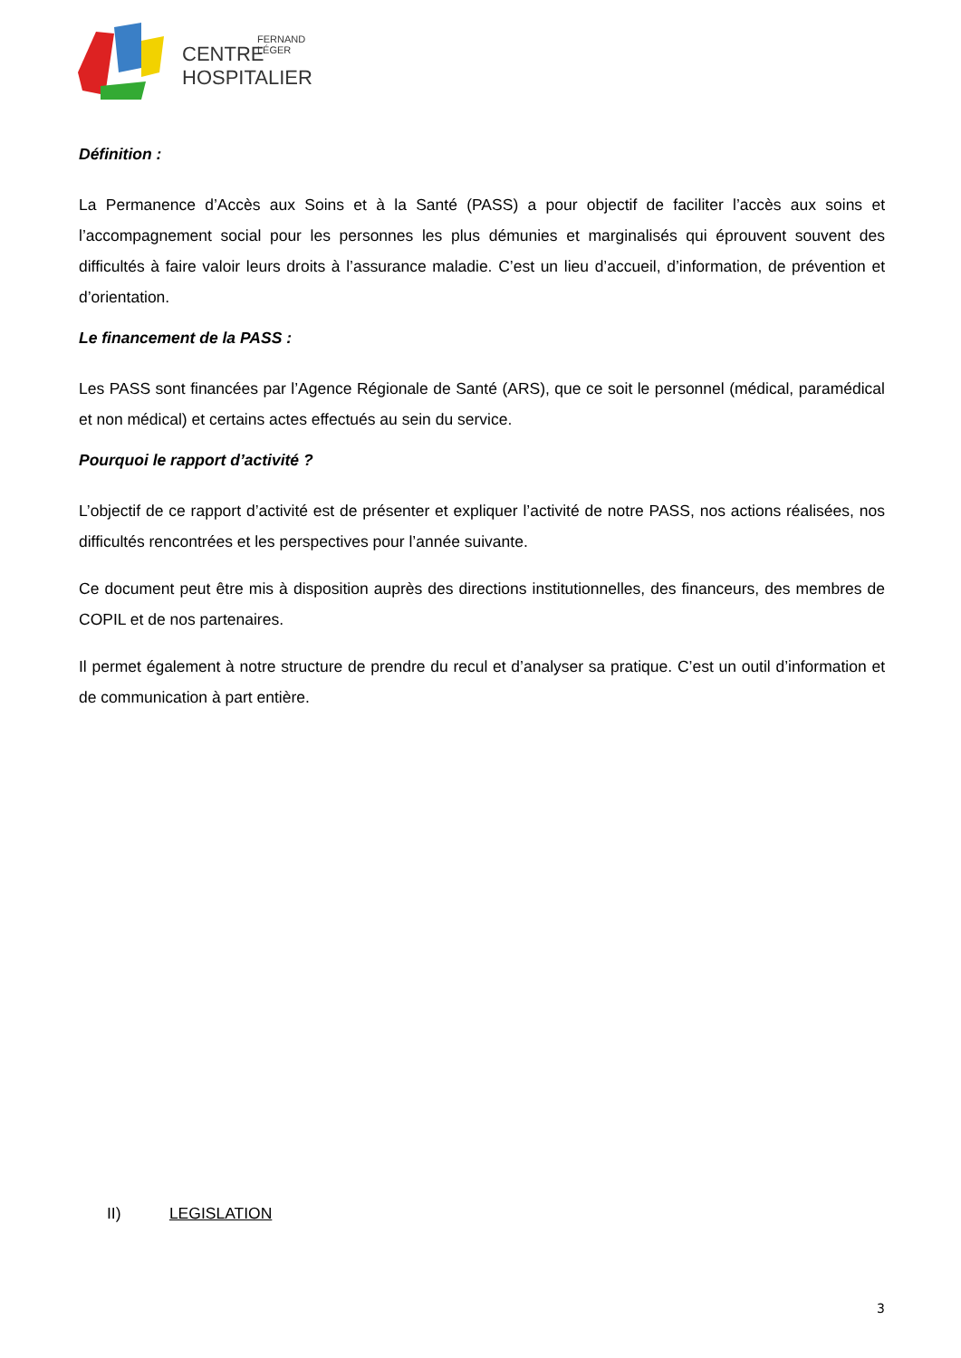CENTRE
FERNAND
LÉGER
HOSPITALIER
Définition :
La Permanence d’Accès aux Soins et à la Santé (PASS) a pour objectif de faciliter l’accès aux soins et l’accompagnement social pour les personnes les plus démunies et marginalisés qui éprouvent souvent des difficultés à faire valoir leurs droits à l’assurance maladie. C’est un lieu d’accueil, d’information, de prévention et d’orientation.
Le financement de la PASS :
Les PASS sont financées par l’Agence Régionale de Santé (ARS), que ce soit le personnel (médical, paramédical et non médical) et certains actes effectués au sein du service.
Pourquoi le rapport d’activité ?
L’objectif de ce rapport d’activité est de présenter et expliquer l’activité de notre PASS, nos actions réalisées, nos difficultés rencontrées et les perspectives pour l’année suivante.
Ce document peut être mis à disposition auprès des directions institutionnelles, des financeurs, des membres de COPIL et de nos partenaires.
Il permet également à notre structure de prendre du recul et d’analyser sa pratique. C’est un outil d’information et de communication à part entière.
II) LEGISLATION
3